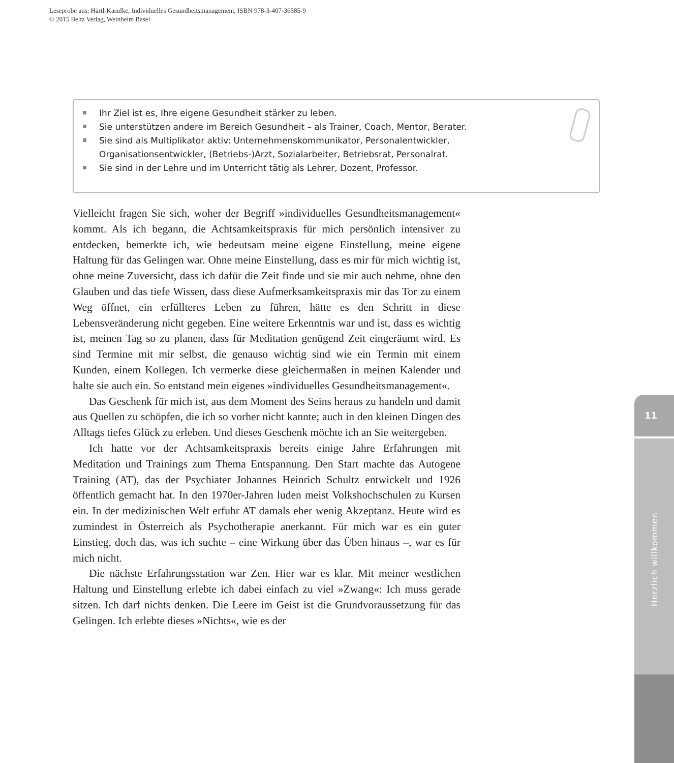Leseprobe aus: Härtl-Kasulke, Individuelles Gesundheitsmanagement, ISBN 978-3-407-36585-9
© 2015 Beltz Verlag, Weinheim Basel
Ihr Ziel ist es, Ihre eigene Gesundheit stärker zu leben.
Sie unterstützen andere im Bereich Gesundheit – als Trainer, Coach, Mentor, Berater.
Sie sind als Multiplikator aktiv: Unternehmenskommunikator, Personalentwickler, Organisationsentwickler, (Betriebs-)Arzt, Sozialarbeiter, Betriebsrat, Personalrat.
Sie sind in der Lehre und im Unterricht tätig als Lehrer, Dozent, Professor.
Vielleicht fragen Sie sich, woher der Begriff »individuelles Gesundheitsmanagement« kommt. Als ich begann, die Achtsamkeitspraxis für mich persönlich intensiver zu entdecken, bemerkte ich, wie bedeutsam meine eigene Einstellung, meine eigene Haltung für das Gelingen war. Ohne meine Einstellung, dass es mir für mich wichtig ist, ohne meine Zuversicht, dass ich dafür die Zeit finde und sie mir auch nehme, ohne den Glauben und das tiefe Wissen, dass diese Aufmerksamkeitspraxis mir das Tor zu einem Weg öffnet, ein erfüllteres Leben zu führen, hätte es den Schritt in diese Lebensveränderung nicht gegeben. Eine weitere Erkenntnis war und ist, dass es wichtig ist, meinen Tag so zu planen, dass für Meditation genügend Zeit eingeräumt wird. Es sind Termine mit mir selbst, die genauso wichtig sind wie ein Termin mit einem Kunden, einem Kollegen. Ich vermerke diese gleichermaßen in meinen Kalender und halte sie auch ein. So entstand mein eigenes »individuelles Gesundheitsmanagement«.
Das Geschenk für mich ist, aus dem Moment des Seins heraus zu handeln und damit aus Quellen zu schöpfen, die ich so vorher nicht kannte; auch in den kleinen Dingen des Alltags tiefes Glück zu erleben. Und dieses Geschenk möchte ich an Sie weitergeben.
Ich hatte vor der Achtsamkeitspraxis bereits einige Jahre Erfahrungen mit Meditation und Trainings zum Thema Entspannung. Den Start machte das Autogene Training (AT), das der Psychiater Johannes Heinrich Schultz entwickelt und 1926 öffentlich gemacht hat. In den 1970er-Jahren luden meist Volkshochschulen zu Kursen ein. In der medizinischen Welt erfuhr AT damals eher wenig Akzeptanz. Heute wird es zumindest in Österreich als Psychotherapie anerkannt. Für mich war es ein guter Einstieg, doch das, was ich suchte – eine Wirkung über das Üben hinaus –, war es für mich nicht.
Die nächste Erfahrungsstation war Zen. Hier war es klar. Mit meiner westlichen Haltung und Einstellung erlebte ich dabei einfach zu viel »Zwang«: Ich muss gerade sitzen. Ich darf nichts denken. Die Leere im Geist ist die Grundvoraussetzung für das Gelingen. Ich erlebte dieses »Nichts«, wie es der
11
Herzlich willkommen